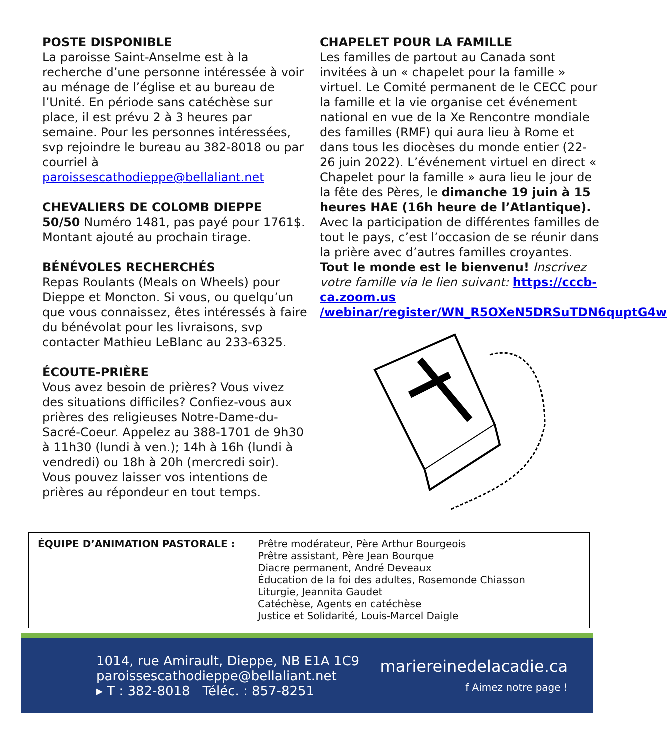POSTE DISPONIBLE
La paroisse Saint-Anselme est à la recherche d’une personne intéressée à voir au ménage de l’église et au bureau de l’Unité. En période sans catéchèse sur place, il est prévu 2 à 3 heures par semaine. Pour les personnes intéressées, svp rejoindre le bureau au 382-8018 ou par courriel à paroissescathodieppe@bellaliant.net
CHEVALIERS DE COLOMB DIEPPE
50/50 Numéro 1481, pas payé pour 1761$. Montant ajouté au prochain tirage.
BÉNÉVOLES RECHERCHÉS
Repas Roulants (Meals on Wheels) pour Dieppe et Moncton. Si vous, ou quelqu’un que vous connaissez, êtes intéressés à faire du bénévolat pour les livraisons, svp contacter Mathieu LeBlanc au 233-6325.
ÉCOUTE-PRIÈRE
Vous avez besoin de prières? Vous vivez des situations difficiles? Confiez-vous aux prières des religieuses Notre-Dame-du-Sacré-Coeur. Appelez au 388-1701 de 9h30 à 11h30 (lundi à ven.); 14h à 16h (lundi à vendredi) ou 18h à 20h (mercredi soir). Vous pouvez laisser vos intentions de prières au répondeur en tout temps.
CHAPELET POUR LA FAMILLE
Les familles de partout au Canada sont invitées à un « chapelet pour la famille » virtuel. Le Comité permanent de le CECC pour la famille et la vie organise cet événement national en vue de la Xe Rencontre mondiale des familles (RMF) qui aura lieu à Rome et dans tous les diocèses du monde entier (22-26 juin 2022). L’événement virtuel en direct « Chapelet pour la famille » aura lieu le jour de la fête des Pères, le dimanche 19 juin à 15 heures HAE (16h heure de l’Atlantique). Avec la participation de différentes familles de tout le pays, c’est l’occasion de se réunir dans la prière avec d’autres familles croyantes. Tout le monde est le bienvenu! Inscrivez votre famille via le lien suivant: https://cccb-ca.zoom.us /webinar/register/WN_R5OXeN5DRSuTDN6quptG4w
ÉQUIPE D’ANIMATION PASTORALE : Prêtre modérateur, Père Arthur Bourgeois
Prêtre assistant, Père Jean Bourque
Diacre permanent, André Deveaux
Éducation de la foi des adultes, Rosemonde Chiasson
Liturgie, Jeannita Gaudet
Catéchèse, Agents en catéchèse
Justice et Solidarité, Louis-Marcel Daigle
1014, rue Amirault, Dieppe, NB E1A 1C9
paroissescathodieppe@bellaliant.net
▸ T : 382-8018 Téléc. : 857-8251
mariereinedelacadie.ca
f Aimez notre page !